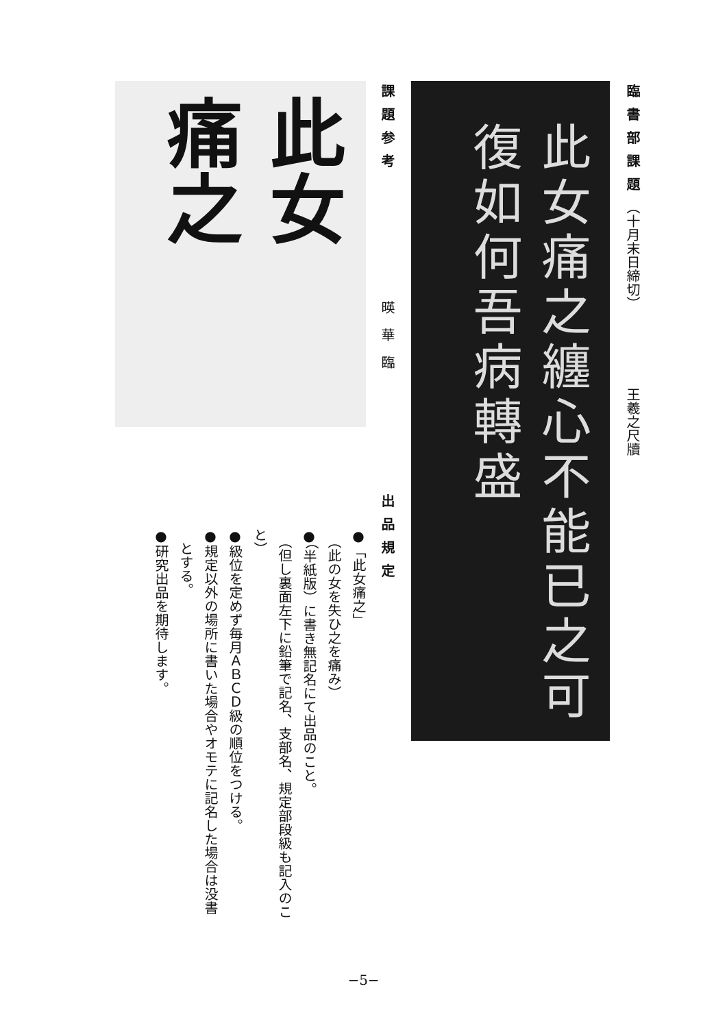臨書部課題（十月末日締切）
王羲之尺牘
此女痛之纏心不能已之可
復如何吾病轉盛
課題参考
暎華臨
此女
痛之
出品規定
●「此女痛之」
　（此の女を失ひ之を痛み）
●（半紙版）に書き無記名にて出品のこと。
　（但し裏面左下に鉛筆で記名、支部名、規定部段級も記入のこと）
●級位を定めず毎月ＡＢＣＤ級の順位をつける。
●規定以外の場所に書いた場合やオモテに記名した場合は没書
　とする。
●研究出品を期待します。
−5−